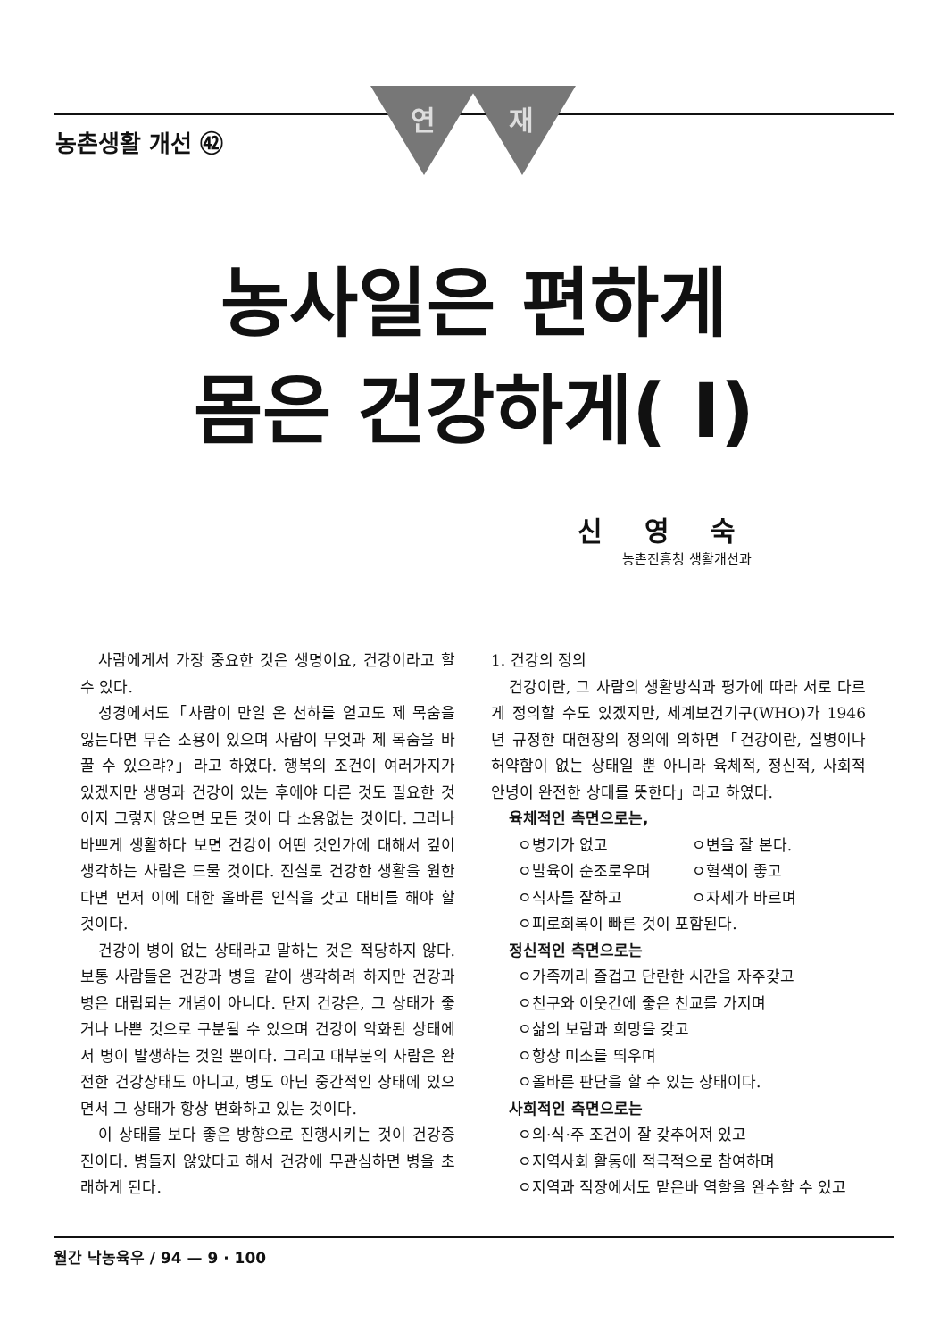농촌생활 개선 ㊷
연 재
농사일은 편하게
몸은 건강하게( Ⅰ)
신 영 숙
농촌진흥청 생활개선과
사람에게서 가장 중요한 것은 생명이요, 건강이라고 할 수 있다.
성경에서도「사람이 만일 온 천하를 얻고도 제 목숨을 잃는다면 무슨 소용이 있으며 사람이 무엇과 제 목숨을 바꿀 수 있으랴?」라고 하였다. 행복의 조건이 여러가지가 있겠지만 생명과 건강이 있는 후에야 다른 것도 필요한 것이지 그렇지 않으면 모든 것이 다 소용없는 것이다. 그러나 바쁘게 생활하다 보면 건강이 어떤 것인가에 대해서 깊이 생각하는 사람은 드물 것이다. 진실로 건강한 생활을 원한다면 먼저 이에 대한 올바른 인식을 갖고 대비를 해야 할 것이다.
건강이 병이 없는 상태라고 말하는 것은 적당하지 않다. 보통 사람들은 건강과 병을 같이 생각하려 하지만 건강과 병은 대립되는 개념이 아니다. 단지 건강은, 그 상태가 좋거나 나쁜 것으로 구분될 수 있으며 건강이 악화된 상태에서 병이 발생하는 것일 뿐이다. 그리고 대부분의 사람은 완전한 건강상태도 아니고, 병도 아닌 중간적인 상태에 있으면서 그 상태가 항상 변화하고 있는 것이다.
이 상태를 보다 좋은 방향으로 진행시키는 것이 건강증진이다. 병들지 않았다고 해서 건강에 무관심하면 병을 초래하게 된다.
1. 건강의 정의
건강이란, 그 사람의 생활방식과 평가에 따라 서로 다르게 정의할 수도 있겠지만, 세계보건기구(WHO)가 1946년 규정한 대헌장의 정의에 의하면「건강이란, 질병이나 허약함이 없는 상태일 뿐 아니라 육체적, 정신적, 사회적 안녕이 완전한 상태를 뜻한다」라고 하였다.
육체적인 측면으로는,
ㅇ병기가 없고 ㅇ변을 잘 본다.
ㅇ발육이 순조로우며 ㅇ혈색이 좋고
ㅇ식사를 잘하고 ㅇ자세가 바르며
ㅇ피로회복이 빠른 것이 포함된다.
정신적인 측면으로는
ㅇ가족끼리 즐겁고 단란한 시간을 자주갖고
ㅇ친구와 이웃간에 좋은 친교를 가지며
ㅇ삶의 보람과 희망을 갖고
ㅇ항상 미소를 띄우며
ㅇ올바른 판단을 할 수 있는 상태이다.
사회적인 측면으로는
ㅇ의·식·주 조건이 잘 갖추어져 있고
ㅇ지역사회 활동에 적극적으로 참여하며
ㅇ지역과 직장에서도 맡은바 역할을 완수할 수 있고
월간 낙농육우 / 94 — 9 · 100